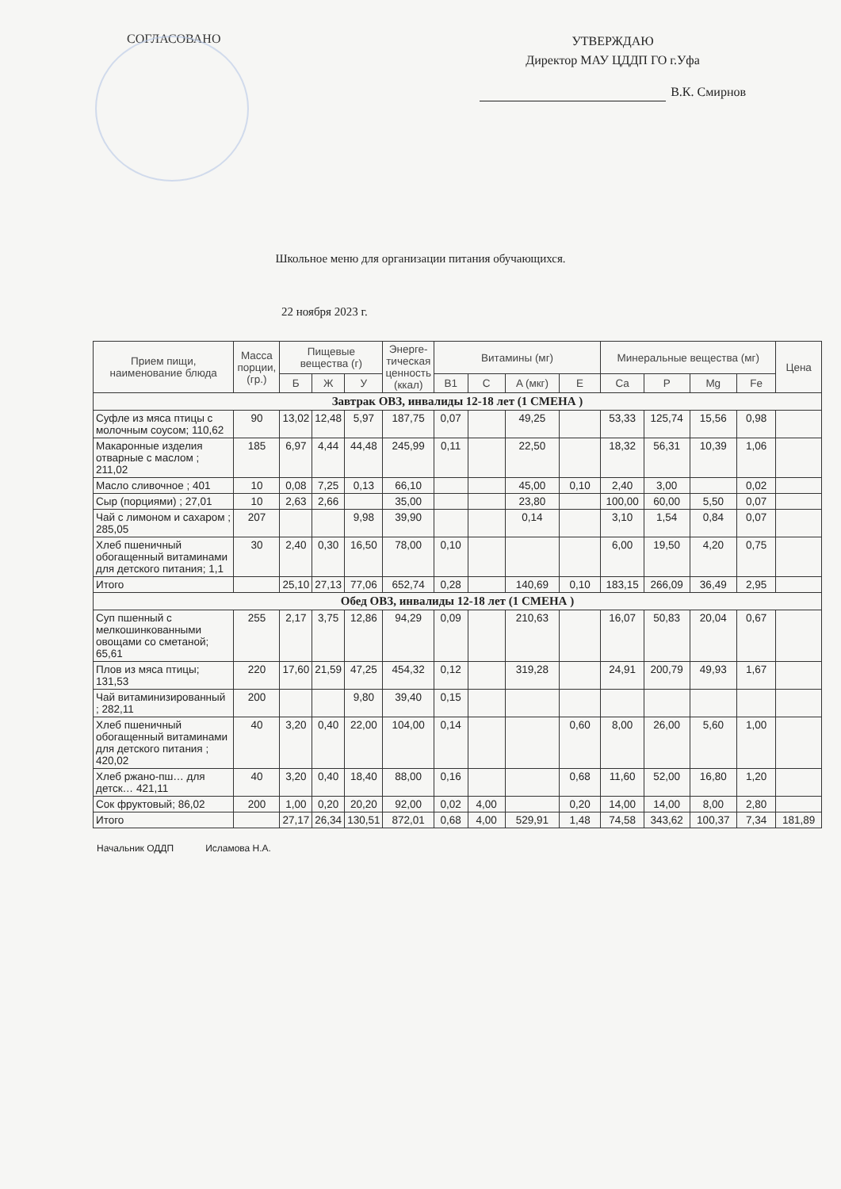СОГЛАСОВАНО
УТВЕРЖДАЮ
Директор МАУ ЦДДП ГО г.Уфа
В.К. Смирнов
Школьное меню для организации питания обучающихся.
22 ноября 2023 г.
| Прием пищи, наименование блюда | Масса порции, (гр.) | Пищевые вещества (г) | | | Энерге-тическая ценность (ккал) | Витамины (мг) | | | | Минеральные вещества (мг) | | | | Цена |
| --- | --- | --- | --- | --- | --- | --- | --- | --- | --- | --- | --- | --- | --- | --- |
| | | Б | Ж | У | | B1 | C | A (мкг) | E | Ca | P | Mg | Fe | |
| Завтрак ОВЗ, инвалиды 12-18 лет (1 СМЕНА ) | | | | | | | | | | | | | | |
| Суфле из мяса птицы с молочным соусом; 110,62 | 90 | 13,02 | 12,48 | 5,97 | 187,75 | 0,07 | | 49,25 | | 53,33 | 125,74 | 15,56 | 0,98 | |
| Макаронные изделия отварные с маслом ; 211,02 | 185 | 6,97 | 4,44 | 44,48 | 245,99 | 0,11 | | 22,50 | | 18,32 | 56,31 | 10,39 | 1,06 | |
| Масло сливочное ; 401 | 10 | 0,08 | 7,25 | 0,13 | 66,10 | | | 45,00 | 0,10 | 2,40 | 3,00 | | 0,02 | |
| Сыр (порциями) ; 27,01 | 10 | 2,63 | 2,66 | | 35,00 | | | 23,80 | | 100,00 | 60,00 | 5,50 | 0,07 | |
| Чай с лимоном и сахаром ; 285,05 | 207 | | | 9,98 | 39,90 | | | 0,14 | | 3,10 | 1,54 | 0,84 | 0,07 | |
| Хлеб пшеничный обогащенный витаминами для детского питания; 1,1 | 30 | 2,40 | 0,30 | 16,50 | 78,00 | 0,10 | | | | 6,00 | 19,50 | 4,20 | 0,75 | |
| Итого | | 25,10 | 27,13 | 77,06 | 652,74 | 0,28 | | 140,69 | 0,10 | 183,15 | 266,09 | 36,49 | 2,95 | |
| Обед ОВЗ, инвалиды 12-18 лет (1 СМЕНА ) | | | | | | | | | | | | | | |
| Суп пшенный с мелкошинкованными овощами со сметаной; 65,61 | 255 | 2,17 | 3,75 | 12,86 | 94,29 | 0,09 | | 210,63 | | 16,07 | 50,83 | 20,04 | 0,67 | |
| Плов из мяса птицы; 131,53 | 220 | 17,60 | 21,59 | 47,25 | 454,32 | 0,12 | | 319,28 | | 24,91 | 200,79 | 49,93 | 1,67 | |
| Чай витаминизированный ; 282,11 | 200 | | | 9,80 | 39,40 | 0,15 | | | | | | | | |
| Хлеб пшеничный обогащенный витаминами для детского питания ; 420,02 | 40 | 3,20 | 0,40 | 22,00 | 104,00 | 0,14 | | | 0,60 | 8,00 | 26,00 | 5,60 | 1,00 | |
| Хлеб ржано-пш… для детск… 421,11 | 40 | 3,20 | 0,40 | 18,40 | 88,00 | 0,16 | | | 0,68 | 11,60 | 52,00 | 16,80 | 1,20 | |
| Сок фруктовый; 86,02 | 200 | 1,00 | 0,20 | 20,20 | 92,00 | 0,02 | 4,00 | | 0,20 | 14,00 | 14,00 | 8,00 | 2,80 | |
| Итого | | 27,17 | 26,34 | 130,51 | 872,01 | 0,68 | 4,00 | 529,91 | 1,48 | 74,58 | 343,62 | 100,37 | 7,34 | 181,89 |
Начальник ОДДП Исламова Н.А.